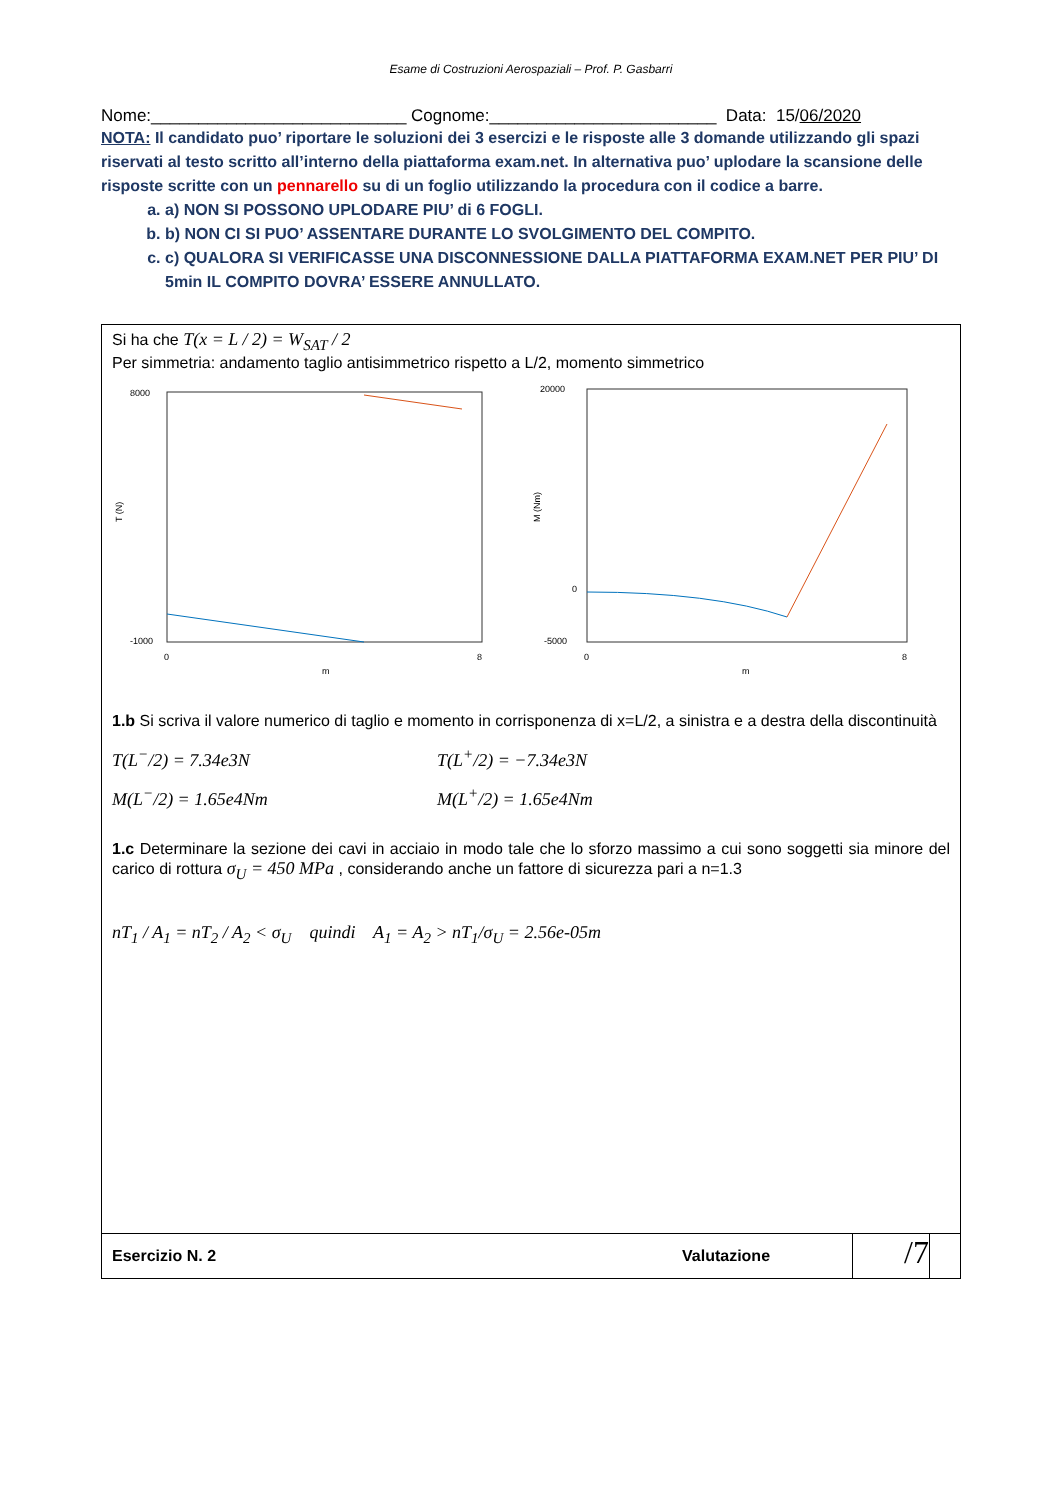Esame di Costruzioni Aerospaziali – Prof. P. Gasbarri
Nome:___________________________ Cognome:________________________ Data: 15/06/2020
NOTA: Il candidato puo’ riportare le soluzioni dei 3 esercizi e le risposte alle 3 domande utilizzando gli spazi riservati al testo scritto all’interno della piattaforma exam.net. In alternativa puo’ uplodare la scansione delle risposte scritte con un pennarello su di un foglio utilizzando la procedura con il codice a barre.
a. a) NON SI POSSONO UPLODARE PIU’ di 6 FOGLI.
b. b) NON CI SI PUO’ ASSENTARE DURANTE LO SVOLGIMENTO DEL COMPITO.
c. c) QUALORA SI VERIFICASSE UNA DISCONNESSIONE DALLA PIATTAFORMA EXAM.NET PER PIU’ DI 5min IL COMPITO DOVRA’ ESSERE ANNULLATO.
Si ha che T(x = L / 2) = W<sub>SAT</sub> / 2
Per simmetria: andamento taglio antisimmetrico rispetto a L/2, momento simmetrico
8000
-1000
0
8
m
T (N)
20000
-5000
0
0
8
m
M (Nm)
1.b Si scriva il valore numerico di taglio e momento in corrisponenza di x=L/2, a sinistra e a destra della discontinuità
T(L<sup>−</sup>/2) = 7.34e3N T(L<sup>+</sup>/2) = −7.34e3N
M(L<sup>−</sup>/2) = 1.65e4Nm M(L<sup>+</sup>/2) = 1.65e4Nm
1.c Determinare la sezione dei cavi in acciaio in modo tale che lo sforzo massimo a cui sono soggetti sia minore del carico di rottura σ<sub>U</sub> = 450 MPa , considerando anche un fattore di sicurezza pari a n=1.3
nT<sub>1</sub> / A<sub>1</sub> = nT<sub>2</sub> / A<sub>2</sub> < σ<sub>U</sub> quindi A<sub>1</sub> = A<sub>2</sub> > nT<sub>1</sub>/σ<sub>U</sub> = 2.56e-05m
Esercizio N. 2 Valutazione /7